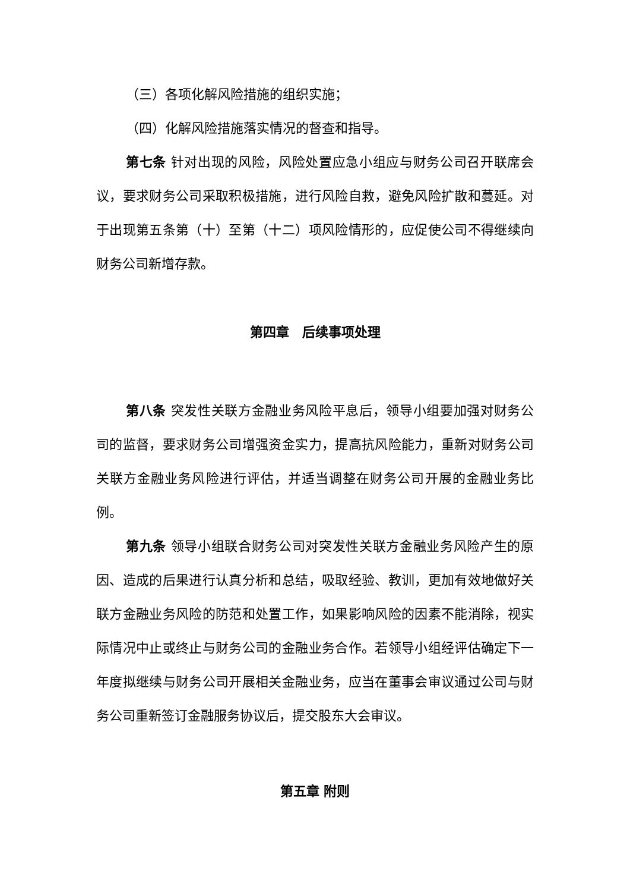（三）各项化解风险措施的组织实施；
（四）化解风险措施落实情况的督查和指导。
第七条 针对出现的风险，风险处置应急小组应与财务公司召开联席会议，要求财务公司采取积极措施，进行风险自救，避免风险扩散和蔓延。对于出现第五条第（十）至第（十二）项风险情形的，应促使公司不得继续向财务公司新增存款。
第四章　后续事项处理
第八条 突发性关联方金融业务风险平息后，领导小组要加强对财务公司的监督，要求财务公司增强资金实力，提高抗风险能力，重新对财务公司关联方金融业务风险进行评估，并适当调整在财务公司开展的金融业务比例。
第九条 领导小组联合财务公司对突发性关联方金融业务风险产生的原因、造成的后果进行认真分析和总结，吸取经验、教训，更加有效地做好关联方金融业务风险的防范和处置工作，如果影响风险的因素不能消除，视实际情况中止或终止与财务公司的金融业务合作。若领导小组经评估确定下一年度拟继续与财务公司开展相关金融业务，应当在董事会审议通过公司与财务公司重新签订金融服务协议后，提交股东大会审议。
第五章 附则